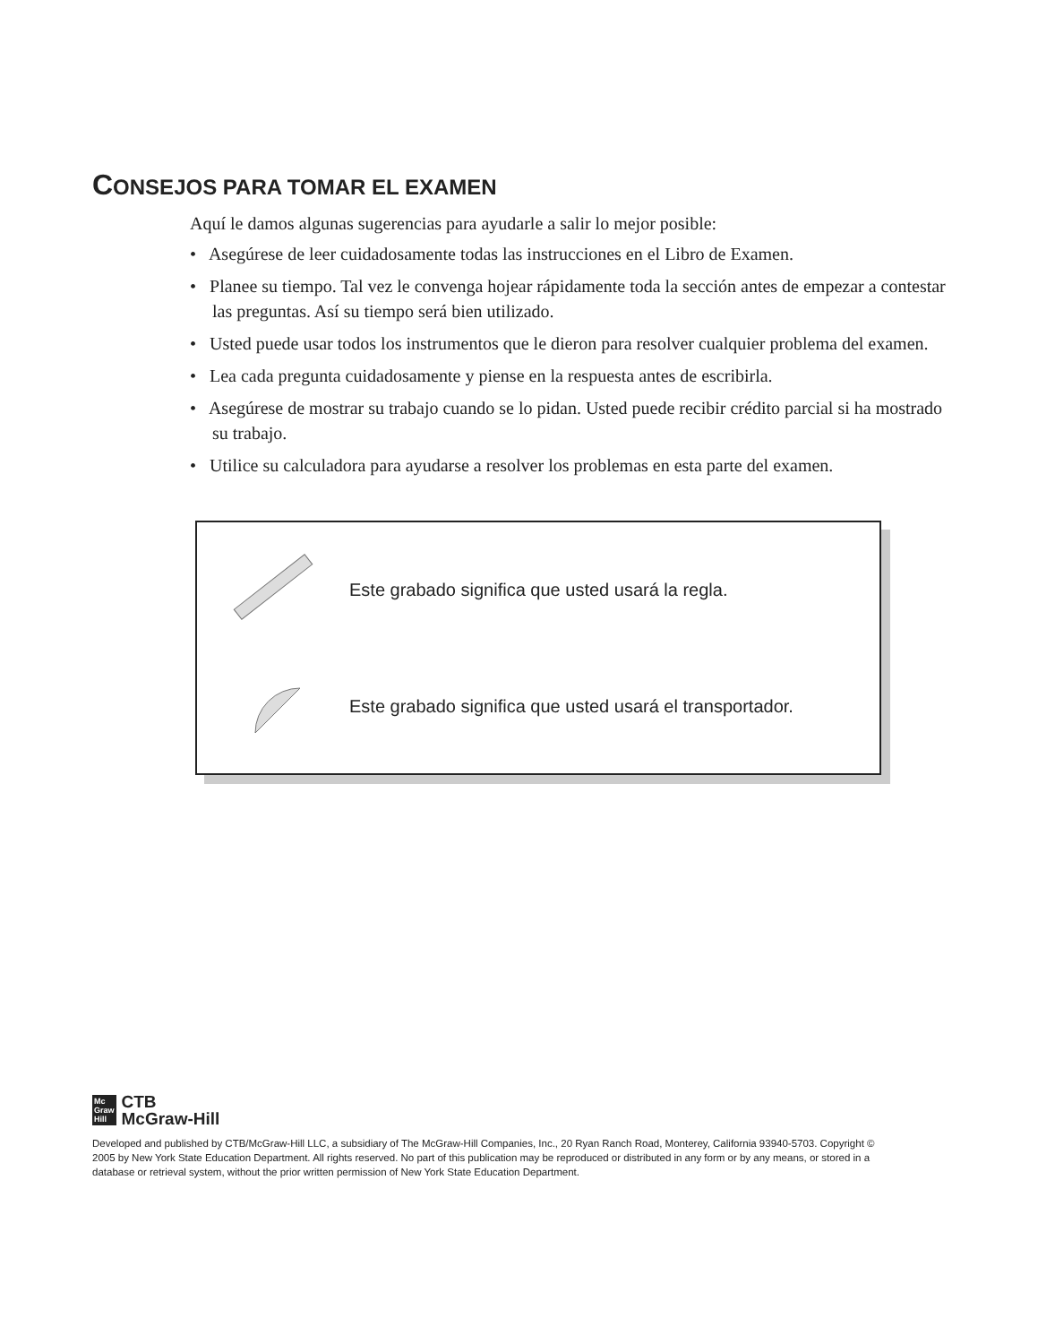CONSEJOS PARA TOMAR EL EXAMEN
Aquí le damos algunas sugerencias para ayudarle a salir lo mejor posible:
• Asegúrese de leer cuidadosamente todas las instrucciones en el Libro de Examen.
• Planee su tiempo. Tal vez le convenga hojear rápidamente toda la sección antes de empezar a contestar las preguntas. Así su tiempo será bien utilizado.
• Usted puede usar todos los instrumentos que le dieron para resolver cualquier problema del examen.
• Lea cada pregunta cuidadosamente y piense en la respuesta antes de escribirla.
• Asegúrese de mostrar su trabajo cuando se lo pidan. Usted puede recibir crédito parcial si ha mostrado su trabajo.
• Utilice su calculadora para ayudarse a resolver los problemas en esta parte del examen.
Este grabado significa que usted usará la regla.
Este grabado significa que usted usará el transportador.
Mc
Graw
Hill
CTB
McGraw-Hill
Developed and published by CTB/McGraw-Hill LLC, a subsidiary of The McGraw-Hill Companies, Inc., 20 Ryan Ranch Road, Monterey, California 93940-5703. Copyright © 2005 by New York State Education Department. All rights reserved. No part of this publication may be reproduced or distributed in any form or by any means, or stored in a database or retrieval system, without the prior written permission of New York State Education Department.